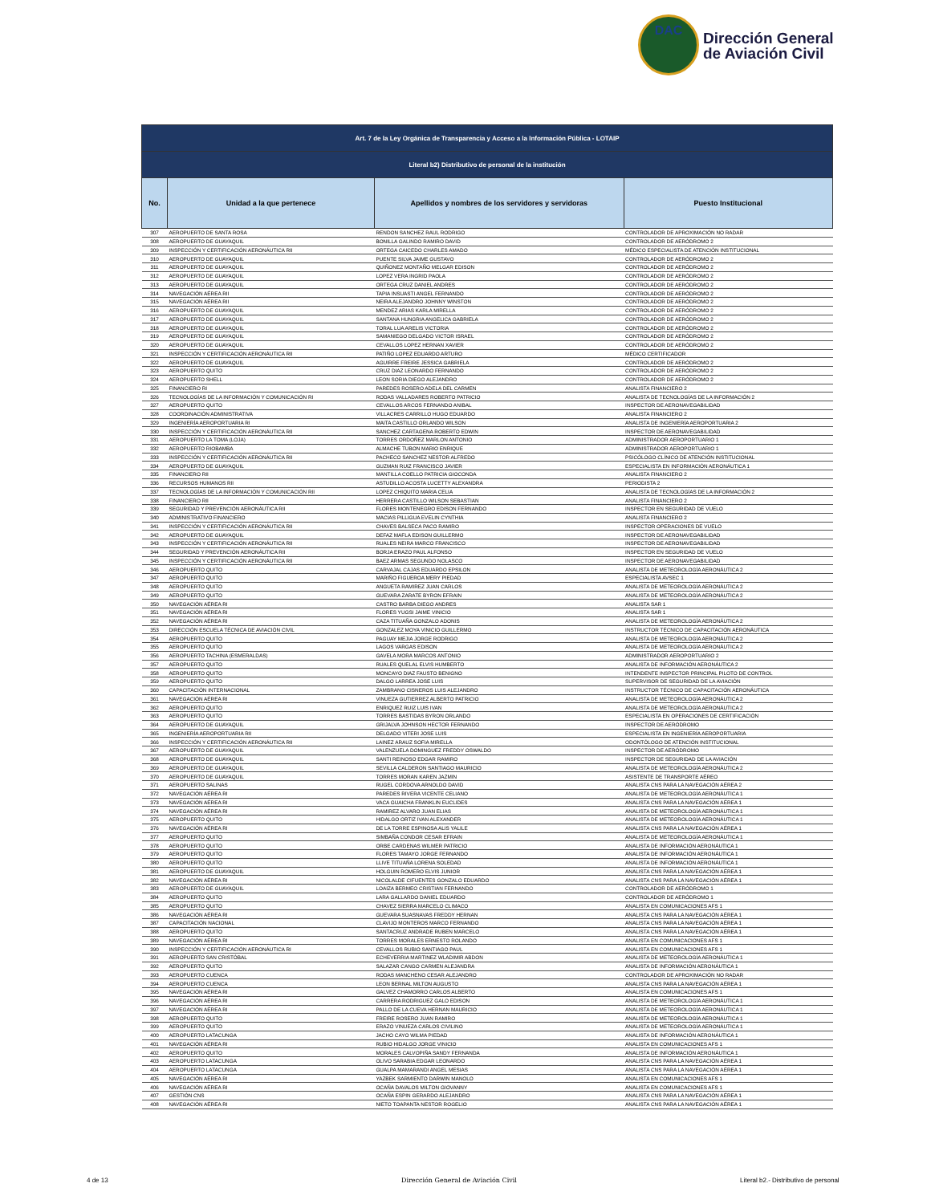DAC
Dirección General
de Aviación Civil
| Art. 7 de la Ley Orgánica de Transparencia y Acceso a la Información Pública - LOTAIP | | | |
| --- | --- | --- | --- |
| Literal b2) Distributivo de personal de la institución | | | |
| No. | Unidad a la que pertenece | Apellidos y nombres de los servidores y servidoras | Puesto Institucional |
| 307 | AEROPUERTO DE SANTA ROSA | RENDON SANCHEZ RAUL RODRIGO | CONTROLADOR DE APROXIMACIÓN NO RADAR |
| 308 | AEROPUERTO DE GUAYAQUIL | BONILLA GALINDO RAMIRO DAVID | CONTROLADOR DE AERÓDROMO 2 |
| 309 | INSPECCIÓN Y CERTIFICACIÓN AERONÁUTICA RII | ORTEGA CAICEDO CHARLES AMADO | MÉDICO ESPECIALISTA DE ATENCIÓN INSTITUCIONAL |
| 310 | AEROPUERTO DE GUAYAQUIL | PUENTE SILVA JAIME GUSTAVO | CONTROLADOR DE AERÓDROMO 2 |
| 311 | AEROPUERTO DE GUAYAQUIL | QUIÑONEZ MONTAÑO MELGAR EDISON | CONTROLADOR DE AERÓDROMO 2 |
| 312 | AEROPUERTO DE GUAYAQUIL | LOPEZ VERA INGRID PAOLA | CONTROLADOR DE AERÓDROMO 2 |
| 313 | AEROPUERTO DE GUAYAQUIL | ORTEGA CRUZ DANIEL ANDRES | CONTROLADOR DE AERÓDROMO 2 |
| 314 | NAVEGACIÓN AÉREA RII | TAPIA INSUASTI ANGEL FERNANDO | CONTROLADOR DE AERÓDROMO 2 |
| 315 | NAVEGACIÓN AÉREA RII | NEIRA ALEJANDRO JOHNNY WINSTON | CONTROLADOR DE AERÓDROMO 2 |
| 316 | AEROPUERTO DE GUAYAQUIL | MENDEZ ARIAS KARLA MIRELLA | CONTROLADOR DE AERÓDROMO 2 |
| 317 | AEROPUERTO DE GUAYAQUIL | SANTANA HUNGRIA ANGELICA GABRIELA | CONTROLADOR DE AERÓDROMO 2 |
| 318 | AEROPUERTO DE GUAYAQUIL | TORAL LUA ARELIS VICTORIA | CONTROLADOR DE AERÓDROMO 2 |
| 319 | AEROPUERTO DE GUAYAQUIL | SAMANIEGO DELGADO VICTOR ISRAEL | CONTROLADOR DE AERÓDROMO 2 |
| 320 | AEROPUERTO DE GUAYAQUIL | CEVALLOS LOPEZ HERNAN XAVIER | CONTROLADOR DE AERÓDROMO 2 |
| 321 | INSPECCIÓN Y CERTIFICACIÓN AERONÁUTICA RII | PATIÑO LOPEZ EDUARDO ARTURO | MÉDICO CERTIFICADOR |
| 322 | AEROPUERTO DE GUAYAQUIL | AGUIRRE FREIRE JESSICA GABRIELA | CONTROLADOR DE AERÓDROMO 2 |
| 323 | AEROPUERTO QUITO | CRUZ DIAZ LEONARDO FERNANDO | CONTROLADOR DE AERÓDROMO 2 |
| 324 | AEROPUERTO SHELL | LEON SORIA DIEGO ALEJANDRO | CONTROLADOR DE AERÓDROMO 2 |
| 325 | FINANCIERO RI | PAREDES ROSERO ADELA DEL CARMEN | ANALISTA FINANCIERO 2 |
| 326 | TECNOLOGÍAS DE LA INFORMACIÓN Y COMUNICACIÓN RI | RODAS VALLADARES ROBERTO PATRICIO | ANALISTA DE TECNOLOGÍAS DE LA INFORMACIÓN 2 |
| 327 | AEROPUERTO QUITO | CEVALLOS ARCOS FERNANDO ANIBAL | INSPECTOR DE AERONAVEGABILIDAD |
| 328 | COORDINACIÓN ADMINISTRATIVA | VILLACRES CARRILLO HUGO EDUARDO | ANALISTA FINANCIERO 2 |
| 329 | INGENIERÍA AEROPORTUARIA RI | MAITA CASTILLO ORLANDO WILSON | ANALISTA DE INGENIERÍA AEROPORTUARIA 2 |
| 330 | INSPECCIÓN Y CERTIFICACIÓN AERONÁUTICA RII | SANCHEZ CARTAGENA ROBERTO EDWIN | INSPECTOR DE AERONAVEGABILIDAD |
| 331 | AEROPUERTO LA TOMA (LOJA) | TORRES ORDOÑEZ MARLON ANTONIO | ADMINISTRADOR AEROPORTUARIO 1 |
| 332 | AEROPUERTO RIOBAMBA | ALMACHE TUBON MARIO ENRIQUE | ADMINISTRADOR AEROPORTUARIO 1 |
| 333 | INSPECCIÓN Y CERTIFICACIÓN AERONÁUTICA RII | PACHECO SANCHEZ NESTOR ALFREDO | PSICÓLOGO CLÍNICO DE ATENCIÓN INSTITUCIONAL |
| 334 | AEROPUERTO DE GUAYAQUIL | GUZMAN RUIZ FRANCISCO JAVIER | ESPECIALISTA EN INFORMACIÓN AERONÁUTICA 1 |
| 335 | FINANCIERO RII | MANTILLA COELLO PATRICIA GIOCONDA | ANALISTA FINANCIERO 2 |
| 336 | RECURSOS HUMANOS RII | ASTUDILLO ACOSTA LUCETTY ALEXANDRA | PERIODISTA 2 |
| 337 | TECNOLOGÍAS DE LA INFORMACIÓN Y COMUNICACIÓN RII | LOPEZ CHIQUITO MARIA CELIA | ANALISTA DE TECNOLOGÍAS DE LA INFORMACIÓN 2 |
| 338 | FINANCIERO RII | HERRERA CASTILLO WILSON SEBASTIAN | ANALISTA FINANCIERO 2 |
| 339 | SEGURIDAD Y PREVENCIÓN AERONÁUTICA RII | FLORES MONTENEGRO EDISON FERNANDO | INSPECTOR EN SEGURIDAD DE VUELO |
| 340 | ADMINISTRATIVO FINANCIERO | MACIAS PILLIGUA EVELIN CYNTHIA | ANALISTA FINANCIERO 2 |
| 341 | INSPECCIÓN Y CERTIFICACIÓN AERONÁUTICA RII | CHAVES BALSECA PACO RAMIRO | INSPECTOR OPERACIONES DE VUELO |
| 342 | AEROPUERTO DE GUAYAQUIL | DEFAZ MAFLA EDISON GUILLERMO | INSPECTOR DE AERONAVEGABILIDAD |
| 343 | INSPECCIÓN Y CERTIFICACIÓN AERONÁUTICA RII | RUALES NEIRA MARCO FRANCISCO | INSPECTOR DE AERONAVEGABILIDAD |
| 344 | SEGURIDAD Y PREVENCIÓN AERONÁUTICA RII | BORJA ERAZO PAUL ALFONSO | INSPECTOR EN SEGURIDAD DE VUELO |
| 345 | INSPECCIÓN Y CERTIFICACIÓN AERONÁUTICA RII | BAEZ ARMAS SEGUNDO NOLASCO | INSPECTOR DE AERONAVEGABILIDAD |
| 346 | AEROPUERTO QUITO | CARVAJAL CAJAS EDUARDO EPSILON | ANALISTA DE METEOROLOGÍA AERONÁUTICA 2 |
| 347 | AEROPUERTO QUITO | MARIÑO FIGUEROA MERY PIEDAD | ESPECIALISTA AVSEC 1 |
| 348 | AEROPUERTO QUITO | ANGUETA RAMIREZ JUAN CARLOS | ANALISTA DE METEOROLOGÍA AERONÁUTICA 2 |
| 349 | AEROPUERTO QUITO | GUEVARA ZARATE BYRON EFRAIN | ANALISTA DE METEOROLOGÍA AERONÁUTICA 2 |
| 350 | NAVEGACIÓN AÉREA RI | CASTRO BARBA DIEGO ANDRES | ANALISTA SAR 1 |
| 351 | NAVEGACIÓN AÉREA RI | FLORES YUGSI JAIME VINICIO | ANALISTA SAR 1 |
| 352 | NAVEGACIÓN AÉREA RI | CAZA TITUAÑA GONZALO ADONIS | ANALISTA DE METEOROLOGÍA AERONÁUTICA 2 |
| 353 | DIRECCIÓN ESCUELA TÉCNICA DE AVIACIÓN CIVIL | GONZALEZ MOYA VINICIO GUILLERMO | INSTRUCTOR TÉCNICO DE CAPACITACIÓN AERONÁUTICA |
| 354 | AEROPUERTO QUITO | PAGUAY MEJIA JORGE RODRIGO | ANALISTA DE METEOROLOGÍA AERONÁUTICA 2 |
| 355 | AEROPUERTO QUITO | LAGOS VARGAS EDISON | ANALISTA DE METEOROLOGÍA AERONÁUTICA 2 |
| 356 | AEROPUERTO TACHINA (ESMERALDAS) | GAVELA MORA MARCOS ANTONIO | ADMINISTRADOR AEROPORTUARIO 2 |
| 357 | AEROPUERTO QUITO | RUALES QUELAL ELVIS HUMBERTO | ANALISTA DE INFORMACIÓN AERONÁUTICA 2 |
| 358 | AEROPUERTO QUITO | MONCAYO DIAZ FAUSTO BENIGNO | INTENDENTE INSPECTOR PRINCIPAL PILOTO DE CONTROL |
| 359 | AEROPUERTO QUITO | DALGO LARREA JOSE LUIS | SUPERVISOR DE SEGURIDAD DE LA AVIACIÓN |
| 360 | CAPACITACIÓN INTERNACIONAL | ZAMBRANO CISNEROS LUIS ALEJANDRO | INSTRUCTOR TÉCNICO DE CAPACITACIÓN AERONÁUTICA |
| 361 | NAVEGACIÓN AÉREA RI | VINUEZA GUTIERREZ ALBERTO PATRICIO | ANALISTA DE METEOROLOGÍA AERONÁUTICA 2 |
| 362 | AEROPUERTO QUITO | ENRIQUEZ RUIZ LUIS IVAN | ANALISTA DE METEOROLOGÍA AERONÁUTICA 2 |
| 363 | AEROPUERTO QUITO | TORRES BASTIDAS BYRON ORLANDO | ESPECIALISTA EN OPERACIONES DE CERTIFICACIÓN |
| 364 | AEROPUERTO DE GUAYAQUIL | GRIJALVA JOHNSON HECTOR FERNANDO | INSPECTOR DE AERÓDROMO |
| 365 | INGENIERÍA AEROPORTUARIA RII | DELGADO VITERI JOSE LUIS | ESPECIALISTA EN INGENIERÍA AEROPORTUARIA |
| 366 | INSPECCIÓN Y CERTIFICACIÓN AERONÁUTICA RII | LAINEZ ARAUZ SOFIA MIRELLA | ODONTÓLOGO DE ATENCIÓN INSTITUCIONAL |
| 367 | AEROPUERTO DE GUAYAQUIL | VALENZUELA DOMINGUEZ FREDDY OSWALDO | INSPECTOR DE AERÓDROMO |
| 368 | AEROPUERTO DE GUAYAQUIL | SANTI REINOSO EDGAR RAMIRO | INSPECTOR DE SEGURIDAD DE LA AVIACIÓN |
| 369 | AEROPUERTO DE GUAYAQUIL | SEVILLA CALDERON SANTIAGO MAURICIO | ANALISTA DE METEOROLOGÍA AERONÁUTICA 2 |
| 370 | AEROPUERTO DE GUAYAQUIL | TORRES MORAN KAREN JAZMIN | ASISTENTE DE TRANSPORTE AÉREO |
| 371 | AEROPUERTO SALINAS | RUGEL CORDOVA ARNOLDO DAVID | ANALISTA CNS PARA LA NAVEGACIÓN AÉREA 2 |
| 372 | NAVEGACIÓN AÉREA RI | PAREDES RIVERA VICENTE CELIANO | ANALISTA DE METEOROLOGÍA AERONÁUTICA 1 |
| 373 | NAVEGACIÓN AÉREA RI | VACA GUAICHA FRANKLIN EUCLIDES | ANALISTA CNS PARA LA NAVEGACIÓN AÉREA 1 |
| 374 | NAVEGACIÓN AÉREA RI | RAMIREZ ALVARO JUAN ELIAS | ANALISTA DE METEOROLOGÍA AERONÁUTICA 1 |
| 375 | AEROPUERTO QUITO | HIDALGO ORTIZ IVAN ALEXANDER | ANALISTA DE METEOROLOGÍA AERONÁUTICA 1 |
| 376 | NAVEGACIÓN AÉREA RI | DE LA TORRE ESPINOSA ALIS YALILE | ANALISTA CNS PARA LA NAVEGACIÓN AÉREA 1 |
| 377 | AEROPUERTO QUITO | SIMBAÑA CONDOR CESAR EFRAIN | ANALISTA DE METEOROLOGÍA AERONÁUTICA 1 |
| 378 | AEROPUERTO QUITO | ORBE CARDENAS WILMER PATRICIO | ANALISTA DE INFORMACIÓN AERONÁUTICA 1 |
| 379 | AEROPUERTO QUITO | FLORES TAMAYO JORGE FERNANDO | ANALISTA DE INFORMACIÓN AERONÁUTICA 1 |
| 380 | AEROPUERTO QUITO | LLIVE TITUAÑA LORENA SOLEDAD | ANALISTA DE INFORMACIÓN AERONÁUTICA 1 |
| 381 | AEROPUERTO DE GUAYAQUIL | HOLGUIN ROMERO ELVIS JUNIOR | ANALISTA CNS PARA LA NAVEGACIÓN AÉREA 1 |
| 382 | NAVEGACIÓN AÉREA RI | NICOLALDE CIFUENTES GONZALO EDUARDO | ANALISTA CNS PARA LA NAVEGACIÓN AÉREA 1 |
| 383 | AEROPUERTO DE GUAYAQUIL | LOAIZA BERMEO CRISTIAN FERNANDO | CONTROLADOR DE AERÓDROMO 1 |
| 384 | AEROPUERTO QUITO | LARA GALLARDO DANIEL EDUARDO | CONTROLADOR DE AERÓDROMO 1 |
| 385 | AEROPUERTO QUITO | CHAVEZ SIERRA MARCELO CLIMACO | ANALISTA EN COMUNICACIONES AFS 1 |
| 386 | NAVEGACIÓN AÉREA RI | GUEVARA SUASNAVAS FREDDY HERNAN | ANALISTA CNS PARA LA NAVEGACIÓN AÉREA 1 |
| 387 | CAPACITACIÓN NACIONAL | CLAVIJO MONTEROS MARCO FERNANDO | ANALISTA CNS PARA LA NAVEGACIÓN AÉREA 1 |
| 388 | AEROPUERTO QUITO | SANTACRUZ ANDRADE RUBEN MARCELO | ANALISTA CNS PARA LA NAVEGACIÓN AÉREA 1 |
| 389 | NAVEGACIÓN AÉREA RI | TORRES MORALES ERNESTO ROLANDO | ANALISTA EN COMUNICACIONES AFS 1 |
| 390 | INSPECCIÓN Y CERTIFICACIÓN AERONÁUTICA RI | CEVALLOS RUBIO SANTIAGO PAUL | ANALISTA EN COMUNICACIONES AFS 1 |
| 391 | AEROPUERTO SAN CRISTÓBAL | ECHEVERRIA MARTINEZ WLADIMIR ABDON | ANALISTA DE METEOROLOGÍA AERONÁUTICA 1 |
| 392 | AEROPUERTO QUITO | SALAZAR CANGO CARMEN ALEJANDRA | ANALISTA DE INFORMACIÓN AERONÁUTICA 1 |
| 393 | AEROPUERTO CUENCA | RODAS MANCHENO CESAR ALEJANDRO | CONTROLADOR DE APROXIMACIÓN NO RADAR |
| 394 | AEROPUERTO CUENCA | LEON BERNAL MILTON AUGUSTO | ANALISTA CNS PARA LA NAVEGACIÓN AÉREA 1 |
| 395 | NAVEGACIÓN AÉREA RI | GALVEZ CHAMORRO CARLOS ALBERTO | ANALISTA EN COMUNICACIONES AFS 1 |
| 396 | NAVEGACIÓN AÉREA RI | CARRERA RODRIGUEZ GALO EDISON | ANALISTA DE METEOROLOGÍA AERONÁUTICA 1 |
| 397 | NAVEGACIÓN AÉREA RI | PALLO DE LA CUEVA HERNAN MAURICIO | ANALISTA DE METEOROLOGÍA AERONÁUTICA 1 |
| 398 | AEROPUERTO QUITO | FREIRE ROSERO JUAN RAMIRO | ANALISTA DE METEOROLOGÍA AERONÁUTICA 1 |
| 399 | AEROPUERTO QUITO | ERAZO VINUEZA CARLOS CIVILINO | ANALISTA DE METEOROLOGÍA AERONÁUTICA 1 |
| 400 | AEROPUERTO LATACUNGA | JACHO CAYO WILMA PIEDAD | ANALISTA DE INFORMACIÓN AERONÁUTICA 1 |
| 401 | NAVEGACIÓN AÉREA RI | RUBIO HIDALGO JORGE VINICIO | ANALISTA EN COMUNICACIONES AFS 1 |
| 402 | AEROPUERTO QUITO | MORALES CALVOPIÑA SANDY FERNANDA | ANALISTA DE INFORMACIÓN AERONÁUTICA 1 |
| 403 | AEROPUERTO LATACUNGA | OLIVO SARABIA EDGAR LEONARDO | ANALISTA CNS PARA LA NAVEGACIÓN AÉREA 1 |
| 404 | AEROPUERTO LATACUNGA | GUALPA MAMARANDI ANGEL MESIAS | ANALISTA CNS PARA LA NAVEGACIÓN AÉREA 1 |
| 405 | NAVEGACIÓN AÉREA RI | YAZBEK SARMIENTO DARWIN MANOLO | ANALISTA EN COMUNICACIONES AFS 1 |
| 406 | NAVEGACIÓN AÉREA RI | OCAÑA DAVALOS MILTON GIOVANNY | ANALISTA EN COMUNICACIONES AFS 1 |
| 407 | GESTIÓN CNS | OCAÑA ESPIN GERARDO ALEJANDRO | ANALISTA CNS PARA LA NAVEGACIÓN AÉREA 1 |
| 408 | NAVEGACIÓN AÉREA RI | NIETO TOAPANTA NESTOR ROGELIO | ANALISTA CNS PARA LA NAVEGACIÓN AÉREA 1 |
4 de 13 Dirección General de Aviación Civil Literal b2.- Distributivo de personal